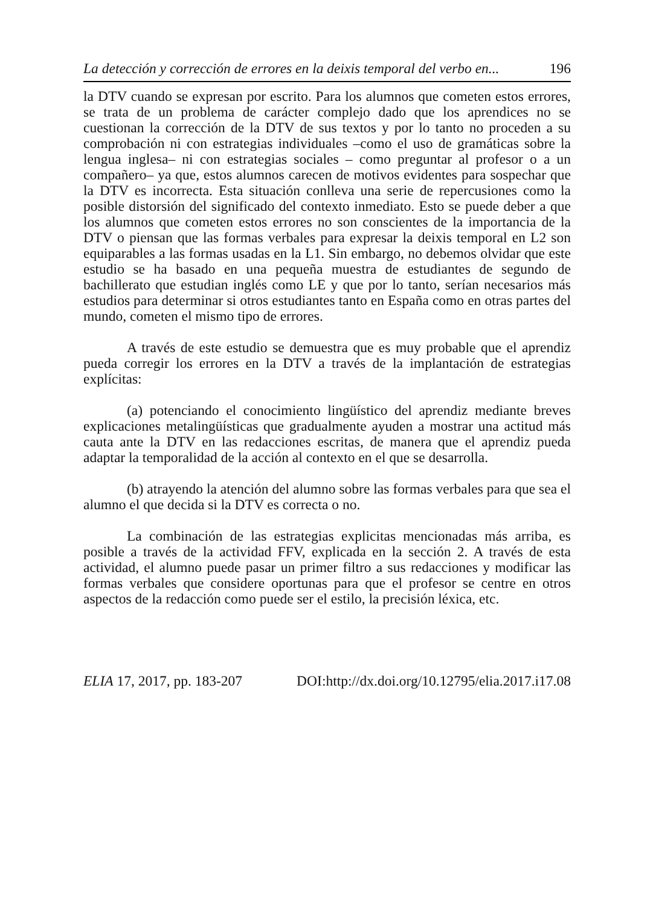La detección y corrección de errores en la deixis temporal del verbo en... 196
la DTV cuando se expresan por escrito. Para los alumnos que cometen estos errores, se trata de un problema de carácter complejo dado que los aprendices no se cuestionan la corrección de la DTV de sus textos y por lo tanto no proceden a su comprobación ni con estrategias individuales –como el uso de gramáticas sobre la lengua inglesa– ni con estrategias sociales – como preguntar al profesor o a un compañero– ya que, estos alumnos carecen de motivos evidentes para sospechar que la DTV es incorrecta. Esta situación conlleva una serie de repercusiones como la posible distorsión del significado del contexto inmediato. Esto se puede deber a que los alumnos que cometen estos errores no son conscientes de la importancia de la DTV o piensan que las formas verbales para expresar la deixis temporal en L2 son equiparables a las formas usadas en la L1. Sin embargo, no debemos olvidar que este estudio se ha basado en una pequeña muestra de estudiantes de segundo de bachillerato que estudian inglés como LE y que por lo tanto, serían necesarios más estudios para determinar si otros estudiantes tanto en España como en otras partes del mundo, cometen el mismo tipo de errores.
A través de este estudio se demuestra que es muy probable que el aprendiz pueda corregir los errores en la DTV a través de la implantación de estrategias explícitas:
(a) potenciando el conocimiento lingüístico del aprendiz mediante breves explicaciones metalingüísticas que gradualmente ayuden a mostrar una actitud más cauta ante la DTV en las redacciones escritas, de manera que el aprendiz pueda adaptar la temporalidad de la acción al contexto en el que se desarrolla.
(b) atrayendo la atención del alumno sobre las formas verbales para que sea el alumno el que decida si la DTV es correcta o no.
La combinación de las estrategias explicitas mencionadas más arriba, es posible a través de la actividad FFV, explicada en la sección 2. A través de esta actividad, el alumno puede pasar un primer filtro a sus redacciones y modificar las formas verbales que considere oportunas para que el profesor se centre en otros aspectos de la redacción como puede ser el estilo, la precisión léxica, etc.
ELIA 17, 2017, pp. 183-207 DOI:http://dx.doi.org/10.12795/elia.2017.i17.08